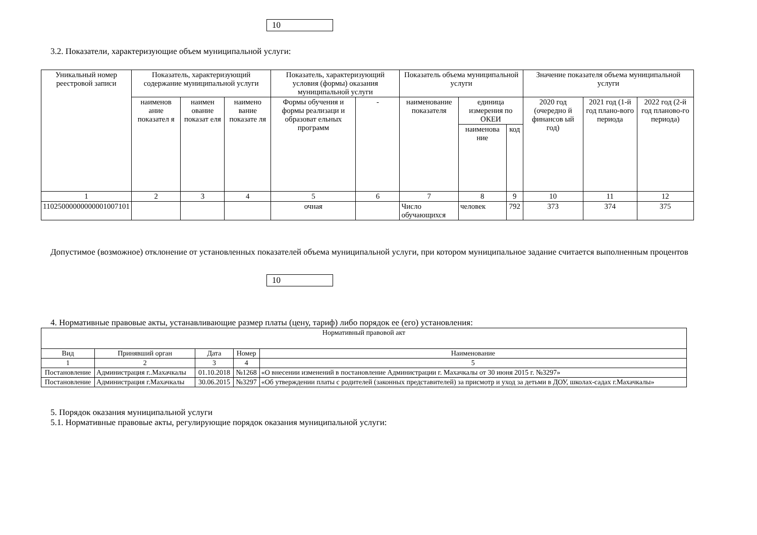10
3.2. Показатели, характеризующие объем муниципальной услуги:
| Уникальный номер реестровой записи | Показатель, характеризующий содержание муниципальной услуги | | | Показатель, характеризующий условия (формы) оказания муниципальной услуги | | Показатель объема муниципальной услуги | | | Значение показателя объема муниципальной услуги | | |
| --- | --- | --- | --- | --- | --- | --- | --- | --- | --- | --- | --- |
| | наименов ание показател я | наимен ование показат еля | наимено вание показате ля | Формы обучения и формы реализаци и образоват ельных программ | - | наименование показателя | единица измерения по ОКЕИ | | 2020 год (очередно й финансов ый год) | 2021 год (1-й год плано-вого периода | 2022 год (2-й год планово-го периода) |
| | | | | | | | наименова ние | код | | | |
| 1 | 2 | 3 | 4 | 5 | 6 | 7 | 8 | 9 | 10 | 11 | 12 |
| 11025000000000001007101 | | | | очная | | Число обучающихся | человек | 792 | 373 | 374 | 375 |
Допустимое (возможное) отклонение от установленных показателей объема муниципальной услуги, при котором муниципальное задание считается выполненным процентов
10
4. Нормативные правовые акты, устанавливающие размер платы (цену, тариф) либо порядок ее (его) установления:
| Нормативный правовой акт | | | | |
| --- | --- | --- | --- | --- |
| Вид | Принявший орган | Дата | Номер | Наименование |
| 1 | 2 | 3 | 4 | 5 |
| Постановление | Администрация г..Махачкалы | 01.10.2018 | №1268 | «О внесении изменений в постановление Администрации г. Махачкалы от 30 июня 2015 г. №3297» |
| Постановление | Администрация г.Махачкалы | 30.06.2015 | №3297 | «Об утверждении платы с родителей (законных представителей) за присмотр и уход за детьми в ДОУ, школах-садах г.Махачкалы» |
5. Порядок оказания муниципальной услуги
5.1. Нормативные правовые акты, регулирующие порядок оказания муниципальной услуги: